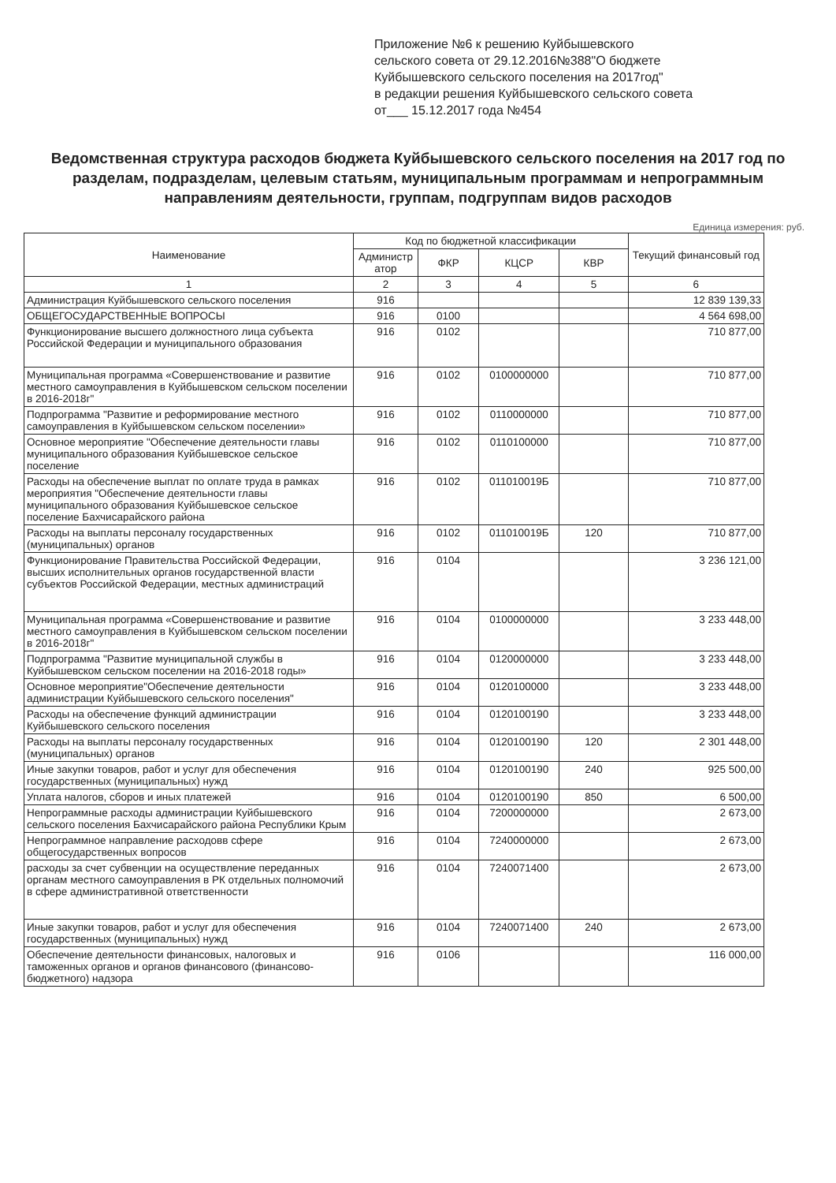Приложение №6 к решению Куйбышевского
сельского совета от 29.12.2016№388"О бюджете
Куйбышевского сельского поселения на 2017год"
в редакции решения Куйбышевского сельского совета
от___ 15.12.2017 года №454
Ведомственная структура расходов бюджета Куйбышевского сельского поселения на 2017 год по разделам, подразделам, целевым статьям, муниципальным программам и непрограммным направлениям деятельности, группам, подгруппам видов расходов
Единица измерения: руб.
| Наименование | Код по бюджетной классификации | | | | Текущий финансовый год |
| --- | --- | --- | --- | --- | --- |
| | Администр атор | ФКР | КЦСР | КВР | |
| 1 | 2 | 3 | 4 | 5 | 6 |
| Администрация Куйбышевского сельского поселения | 916 | | | | 12 839 139,33 |
| ОБЩЕГОСУДАРСТВЕННЫЕ ВОПРОСЫ | 916 | 0100 | | | 4 564 698,00 |
| Функционирование высшего должностного лица субъекта Российской Федерации и муниципального образования | 916 | 0102 | | | 710 877,00 |
| Муниципальная программа «Совершенствование и развитие местного самоуправления в Куйбышевском сельском поселении в 2016-2018г" | 916 | 0102 | 0100000000 | | 710 877,00 |
| Подпрограмма "Развитие и реформирование местного самоуправления в Куйбышевском сельском поселении» | 916 | 0102 | 0110000000 | | 710 877,00 |
| Основное мероприятие "Обеспечение деятельности главы муниципального образования Куйбышевское сельское поселение | 916 | 0102 | 0110100000 | | 710 877,00 |
| Расходы на обеспечение выплат по оплате труда в рамках мероприятия "Обеспечение деятельности главы муниципального образования Куйбышевское сельское поселение Бахчисарайского района | 916 | 0102 | 011010019Б | | 710 877,00 |
| Расходы на выплаты персоналу государственных (муниципальных) органов | 916 | 0102 | 011010019Б | 120 | 710 877,00 |
| Функционирование Правительства Российской Федерации, высших исполнительных органов государственной власти субъектов Российской Федерации, местных администраций | 916 | 0104 | | | 3 236 121,00 |
| Муниципальная программа «Совершенствование и развитие местного самоуправления в Куйбышевском сельском поселении в 2016-2018г" | 916 | 0104 | 0100000000 | | 3 233 448,00 |
| Подпрограмма "Развитие муниципальной службы в Куйбышевском сельском поселении на 2016-2018 годы» | 916 | 0104 | 0120000000 | | 3 233 448,00 |
| Основное мероприятие"Обеспечение деятельности администрации Куйбышевского сельского поселения" | 916 | 0104 | 0120100000 | | 3 233 448,00 |
| Расходы на обеспечение функций администрации Куйбышевского сельского поселения | 916 | 0104 | 0120100190 | | 3 233 448,00 |
| Расходы на выплаты персоналу государственных (муниципальных) органов | 916 | 0104 | 0120100190 | 120 | 2 301 448,00 |
| Иные закупки товаров, работ и услуг для обеспечения государственных (муниципальных) нужд | 916 | 0104 | 0120100190 | 240 | 925 500,00 |
| Уплата налогов, сборов и иных платежей | 916 | 0104 | 0120100190 | 850 | 6 500,00 |
| Непрограммные расходы администрации Куйбышевского сельского поселения Бахчисарайского района Республики Крым | 916 | 0104 | 7200000000 | | 2 673,00 |
| Непрограммное направление расходовв сфере общегосударственных вопросов | 916 | 0104 | 7240000000 | | 2 673,00 |
| расходы за счет субвенции на осуществление переданных органам местного самоуправления в РК отдельных полномочий в сфере административной ответственности | 916 | 0104 | 7240071400 | | 2 673,00 |
| Иные закупки товаров, работ и услуг для обеспечения государственных (муниципальных) нужд | 916 | 0104 | 7240071400 | 240 | 2 673,00 |
| Обеспечение деятельности финансовых, налоговых и таможенных органов и органов финансового (финансово-бюджетного) надзора | 916 | 0106 | | | 116 000,00 |